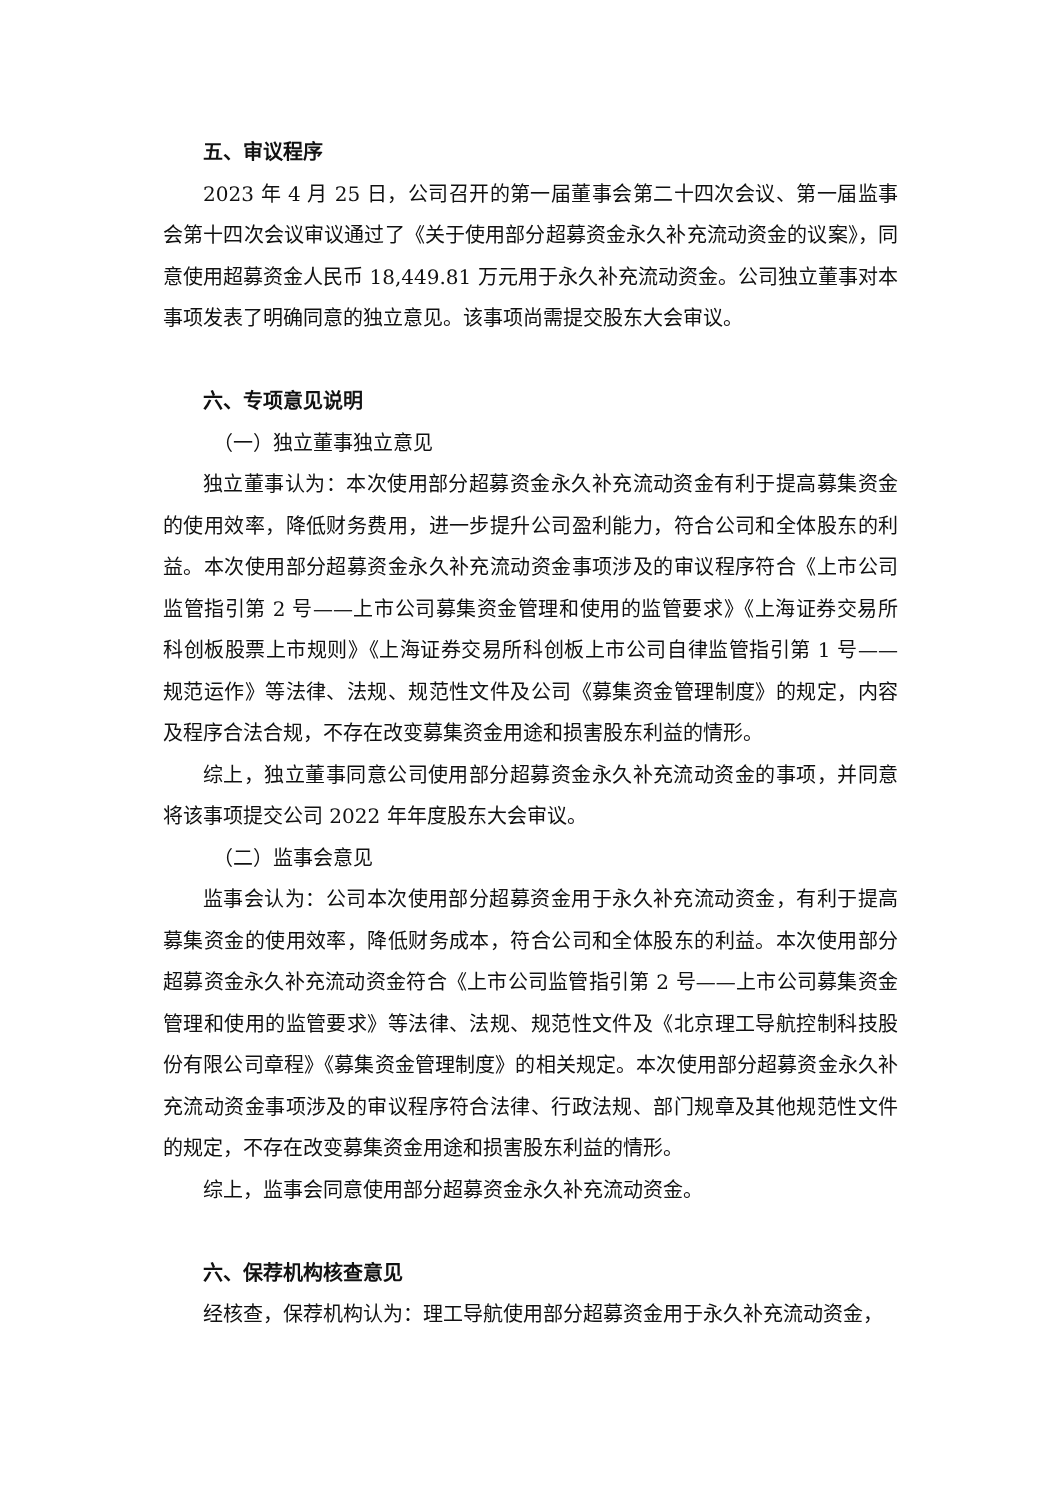五、审议程序
2023 年 4 月 25 日，公司召开的第一届董事会第二十四次会议、第一届监事会第十四次会议审议通过了《关于使用部分超募资金永久补充流动资金的议案》，同意使用超募资金人民币 18,449.81 万元用于永久补充流动资金。公司独立董事对本事项发表了明确同意的独立意见。该事项尚需提交股东大会审议。
六、专项意见说明
（一）独立董事独立意见
独立董事认为：本次使用部分超募资金永久补充流动资金有利于提高募集资金的使用效率，降低财务费用，进一步提升公司盈利能力，符合公司和全体股东的利益。本次使用部分超募资金永久补充流动资金事项涉及的审议程序符合《上市公司监管指引第 2 号——上市公司募集资金管理和使用的监管要求》《上海证券交易所科创板股票上市规则》《上海证券交易所科创板上市公司自律监管指引第 1 号——规范运作》等法律、法规、规范性文件及公司《募集资金管理制度》的规定，内容及程序合法合规，不存在改变募集资金用途和损害股东利益的情形。
综上，独立董事同意公司使用部分超募资金永久补充流动资金的事项，并同意将该事项提交公司 2022 年年度股东大会审议。
（二）监事会意见
监事会认为：公司本次使用部分超募资金用于永久补充流动资金，有利于提高募集资金的使用效率，降低财务成本，符合公司和全体股东的利益。本次使用部分超募资金永久补充流动资金符合《上市公司监管指引第 2 号——上市公司募集资金管理和使用的监管要求》等法律、法规、规范性文件及《北京理工导航控制科技股份有限公司章程》《募集资金管理制度》的相关规定。本次使用部分超募资金永久补充流动资金事项涉及的审议程序符合法律、行政法规、部门规章及其他规范性文件的规定，不存在改变募集资金用途和损害股东利益的情形。
综上，监事会同意使用部分超募资金永久补充流动资金。
六、保荐机构核查意见
经核查，保荐机构认为：理工导航使用部分超募资金用于永久补充流动资金，